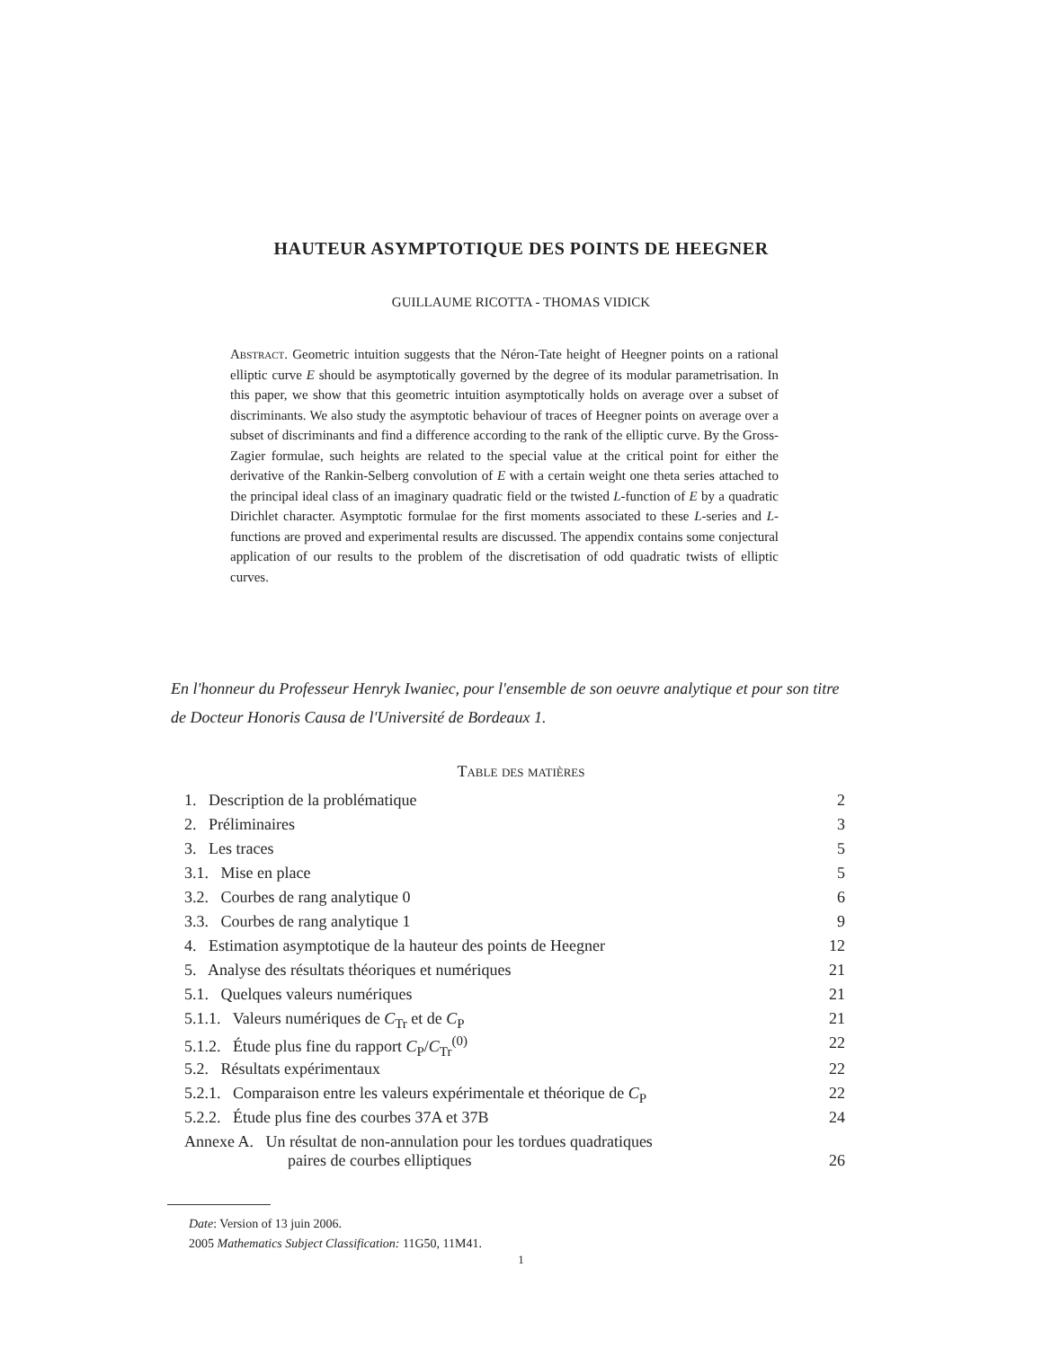HAUTEUR ASYMPTOTIQUE DES POINTS DE HEEGNER
GUILLAUME RICOTTA - THOMAS VIDICK
Abstract. Geometric intuition suggests that the Néron-Tate height of Heegner points on a rational elliptic curve E should be asymptotically governed by the degree of its modular parametrisation. In this paper, we show that this geometric intuition asymptotically holds on average over a subset of discriminants. We also study the asymptotic behaviour of traces of Heegner points on average over a subset of discriminants and find a difference according to the rank of the elliptic curve. By the Gross-Zagier formulae, such heights are related to the special value at the critical point for either the derivative of the Rankin-Selberg convolution of E with a certain weight one theta series attached to the principal ideal class of an imaginary quadratic field or the twisted L-function of E by a quadratic Dirichlet character. Asymptotic formulae for the first moments associated to these L-series and L-functions are proved and experimental results are discussed. The appendix contains some conjectural application of our results to the problem of the discretisation of odd quadratic twists of elliptic curves.
En l'honneur du Professeur Henryk Iwaniec, pour l'ensemble de son oeuvre analytique et pour son titre de Docteur Honoris Causa de l'Université de Bordeaux 1.
Table des matières
| 1. Description de la problématique | 2 |
| 2. Préliminaires | 3 |
| 3. Les traces | 5 |
| 3.1. Mise en place | 5 |
| 3.2. Courbes de rang analytique 0 | 6 |
| 3.3. Courbes de rang analytique 1 | 9 |
| 4. Estimation asymptotique de la hauteur des points de Heegner | 12 |
| 5. Analyse des résultats théoriques et numériques | 21 |
| 5.1. Quelques valeurs numériques | 21 |
| 5.1.1. Valeurs numériques de C<sub>Tr</sub> et de C<sub>P</sub> | 21 |
| 5.1.2. Étude plus fine du rapport C<sub>P</sub>/ C<sub>Tr</sub><sup>(0)</sup> | 22 |
| 5.2. Résultats expérimentaux | 22 |
| 5.2.1. Comparaison entre les valeurs expérimentale et théorique de C<sub>P</sub> | 22 |
| 5.2.2. Étude plus fine des courbes 37A et 37B | 24 |
| Annexe A. Un résultat de non-annulation pour les tordues quadratiques paires de courbes elliptiques | 26 |
Date: Version of 13 juin 2006.
2005 Mathematics Subject Classification: 11G50, 11M41.
1